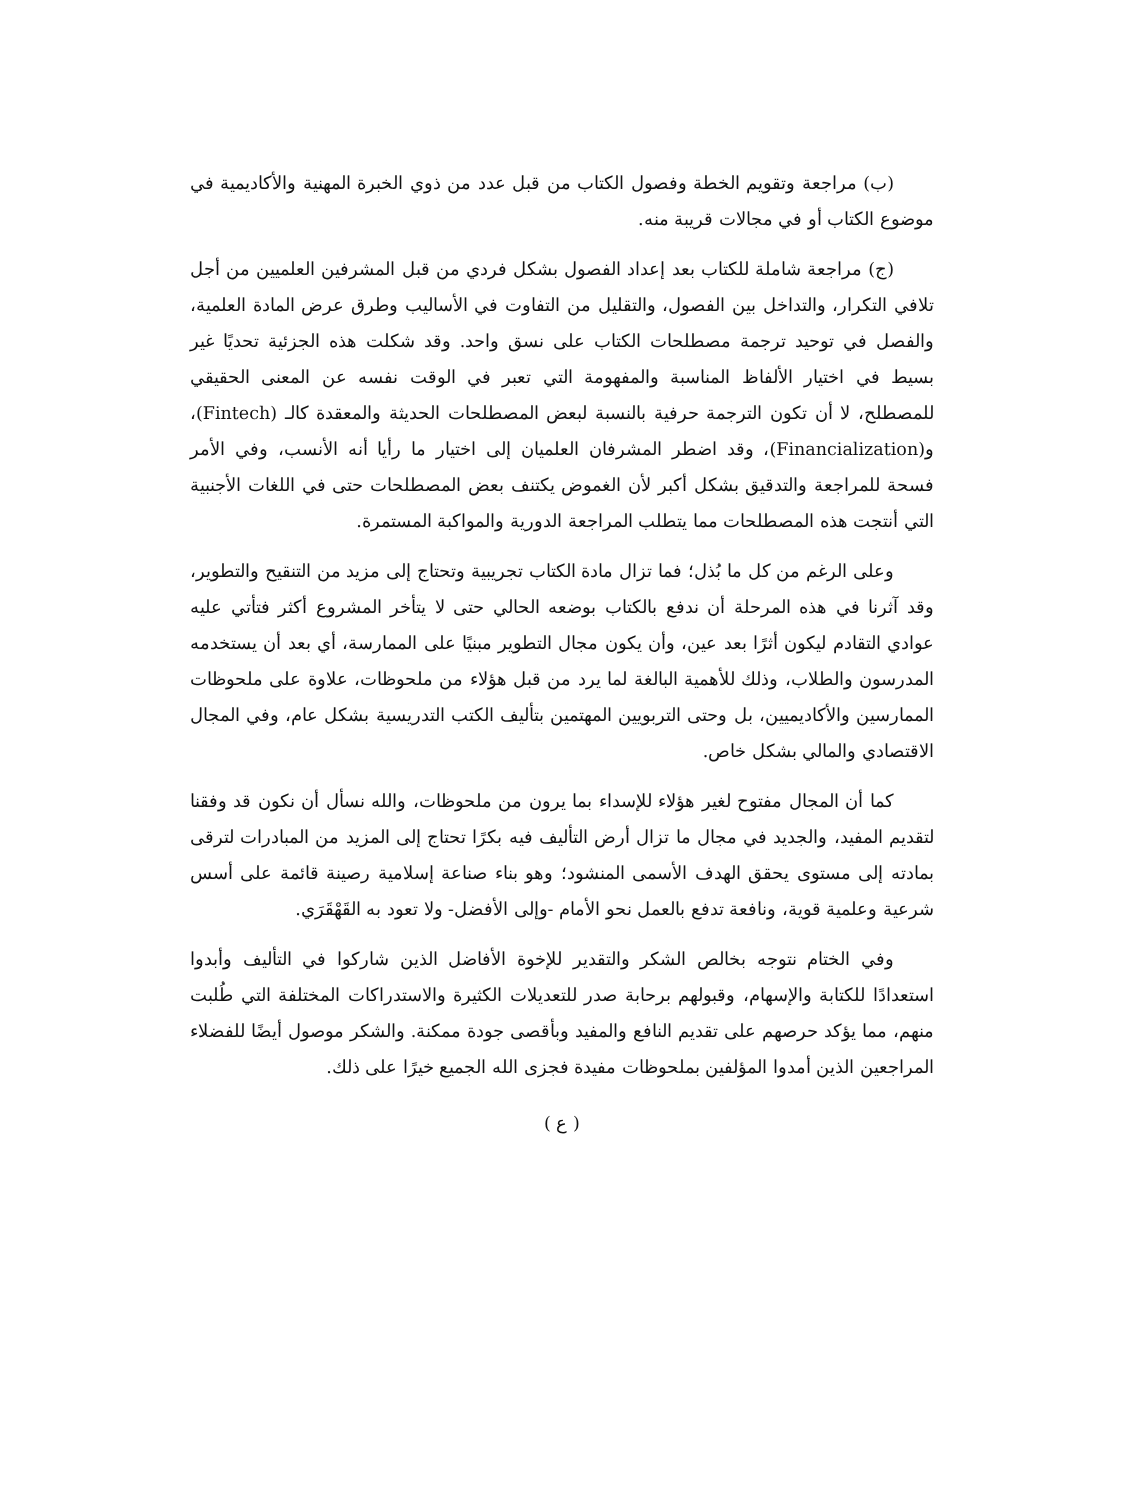(ب) مراجعة وتقويم الخطة وفصول الكتاب من قبل عدد من ذوي الخبرة المهنية والأكاديمية في موضوع الكتاب أو في مجالات قريبة منه.
(ج) مراجعة شاملة للكتاب بعد إعداد الفصول بشكل فردي من قبل المشرفين العلميين من أجل تلافي التكرار، والتداخل بين الفصول، والتقليل من التفاوت في الأساليب وطرق عرض المادة العلمية، والفصل في توحيد ترجمة مصطلحات الكتاب على نسق واحد. وقد شكلت هذه الجزئية تحديًا غير بسيط في اختيار الألفاظ المناسبة والمفهومة التي تعبر في الوقت نفسه عن المعنى الحقيقي للمصطلح، لا أن تكون الترجمة حرفية بالنسبة لبعض المصطلحات الحديثة والمعقدة كالـ (Fintech)، و(Financialization)، وقد اضطر المشرفان العلميان إلى اختيار ما رأيا أنه الأنسب، وفي الأمر فسحة للمراجعة والتدقيق بشكل أكبر لأن الغموض يكتنف بعض المصطلحات حتى في اللغات الأجنبية التي أنتجت هذه المصطلحات مما يتطلب المراجعة الدورية والمواكبة المستمرة.
وعلى الرغم من كل ما بُذل؛ فما تزال مادة الكتاب تجريبية وتحتاج إلى مزيد من التنقيح والتطوير، وقد آثرنا في هذه المرحلة أن ندفع بالكتاب بوضعه الحالي حتى لا يتأخر المشروع أكثر فتأتي عليه عوادي التقادم ليكون أثرًا بعد عين، وأن يكون مجال التطوير مبنيًا على الممارسة، أي بعد أن يستخدمه المدرسون والطلاب، وذلك للأهمية البالغة لما يرد من قبل هؤلاء من ملحوظات، علاوة على ملحوظات الممارسين والأكاديميين، بل وحتى التربويين المهتمين بتأليف الكتب التدريسية بشكل عام، وفي المجال الاقتصادي والمالي بشكل خاص.
كما أن المجال مفتوح لغير هؤلاء للإسداء بما يرون من ملحوظات، والله نسأل أن نكون قد وفقنا لتقديم المفيد، والجديد في مجال ما تزال أرض التأليف فيه بكرًا تحتاج إلى المزيد من المبادرات لترقى بمادته إلى مستوى يحقق الهدف الأسمى المنشود؛ وهو بناء صناعة إسلامية رصينة قائمة على أسس شرعية وعلمية قوية، ونافعة تدفع بالعمل نحو الأمام -وإلى الأفضل- ولا تعود به القَهْقَرَي.
وفي الختام نتوجه بخالص الشكر والتقدير للإخوة الأفاضل الذين شاركوا في التأليف وأبدوا استعدادًا للكتابة والإسهام، وقبولهم برحابة صدر للتعديلات الكثيرة والاستدراكات المختلفة التي طُلبت منهم، مما يؤكد حرصهم على تقديم النافع والمفيد وبأقصى جودة ممكنة. والشكر موصول أيضًا للفضلاء المراجعين الذين أمدوا المؤلفين بملحوظات مفيدة فجزى الله الجميع خيرًا على ذلك.
( ع )